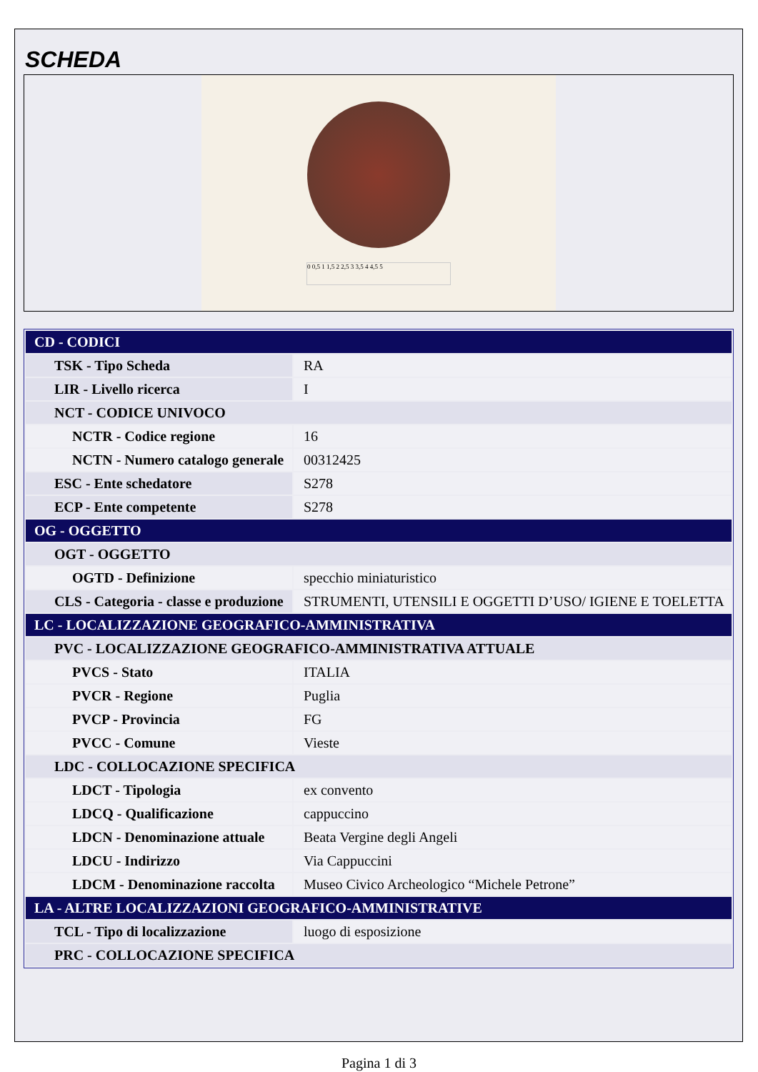SCHEDA
0 0,5 1 1,5 2 2,5 3 3,5 4 4,5 5
| CD - CODICI | |
| TSK - Tipo Scheda | RA |
| LIR - Livello ricerca | I |
| NCT - CODICE UNIVOCO | |
| NCTR - Codice regione | 16 |
| NCTN - Numero catalogo generale | 00312425 |
| ESC - Ente schedatore | S278 |
| ECP - Ente competente | S278 |
| OG - OGGETTO | |
| OGT - OGGETTO | |
| OGTD - Definizione | specchio miniaturistico |
| CLS - Categoria - classe e produzione | STRUMENTI, UTENSILI E OGGETTI D’USO/ IGIENE E TOELETTA |
| LC - LOCALIZZAZIONE GEOGRAFICO-AMMINISTRATIVA | |
| PVC - LOCALIZZAZIONE GEOGRAFICO-AMMINISTRATIVA ATTUALE | |
| PVCS - Stato | ITALIA |
| PVCR - Regione | Puglia |
| PVCP - Provincia | FG |
| PVCC - Comune | Vieste |
| LDC - COLLOCAZIONE SPECIFICA | |
| LDCT - Tipologia | ex convento |
| LDCQ - Qualificazione | cappuccino |
| LDCN - Denominazione attuale | Beata Vergine degli Angeli |
| LDCU - Indirizzo | Via Cappuccini |
| LDCM - Denominazione raccolta | Museo Civico Archeologico “Michele Petrone” |
| LA - ALTRE LOCALIZZAZIONI GEOGRAFICO-AMMINISTRATIVE | |
| TCL - Tipo di localizzazione | luogo di esposizione |
| PRC - COLLOCAZIONE SPECIFICA | |
Pagina 1 di 3